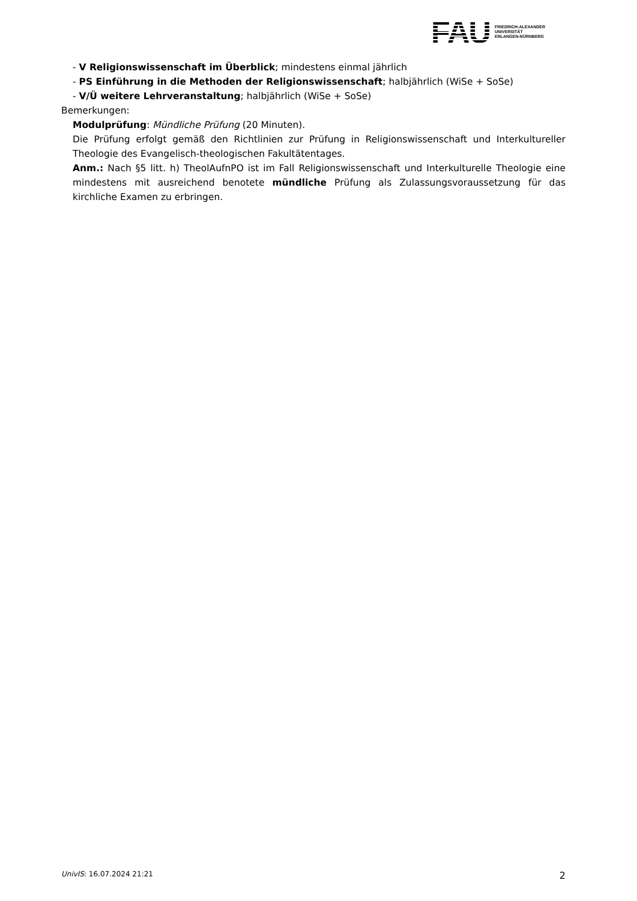FAU
FRIEDRICH-ALEXANDER
UNIVERSITÄT
ERLANGEN-NÜRNBERG
- V Religionswissenschaft im Überblick; mindestens einmal jährlich
- PS Einführung in die Methoden der Religionswissenschaft; halbjährlich (WiSe + SoSe)
- V/Ü weitere Lehrveranstaltung; halbjährlich (WiSe + SoSe)
Bemerkungen:
Modulprüfung: Mündliche Prüfung (20 Minuten).
Die Prüfung erfolgt gemäß den Richtlinien zur Prüfung in Religionswissenschaft und Interkultureller Theologie des Evangelisch-theologischen Fakultätentages.
Anm.: Nach §5 litt. h) TheolAufnPO ist im Fall Religionswissenschaft und Interkulturelle Theologie eine mindestens mit ausreichend benotete mündliche Prüfung als Zulassungsvoraussetzung für das kirchliche Examen zu erbringen.
UnivIS: 16.07.2024 21:21 2